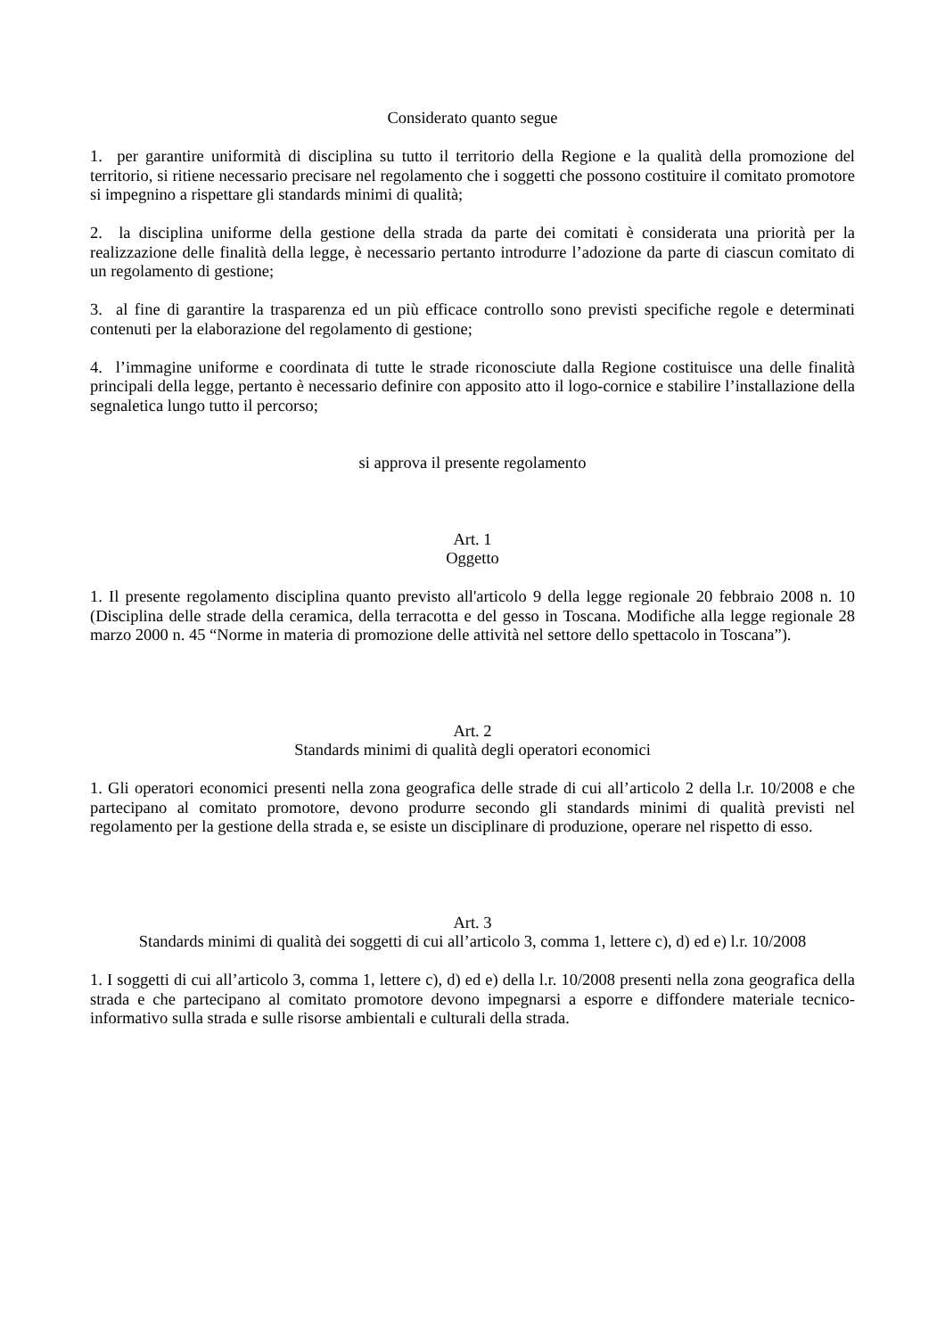Considerato quanto segue
1. per garantire uniformità di disciplina su tutto il territorio della Regione e la qualità della promozione del territorio, si ritiene necessario precisare nel regolamento che i soggetti che possono costituire il comitato promotore si impegnino a rispettare gli standards minimi di qualità;
2. la disciplina uniforme della gestione della strada da parte dei comitati è considerata una priorità per la realizzazione delle finalità della legge, è necessario pertanto introdurre l’adozione da parte di ciascun comitato di un regolamento di gestione;
3. al fine di garantire la trasparenza ed un più efficace controllo sono previsti specifiche regole e determinati contenuti per la elaborazione del regolamento di gestione;
4. l’immagine uniforme e coordinata di tutte le strade riconosciute dalla Regione costituisce una delle finalità principali della legge, pertanto è necessario definire con apposito atto il logo-cornice e stabilire l’installazione della segnaletica lungo tutto il percorso;
si approva il presente regolamento
Art. 1
Oggetto
1. Il presente regolamento disciplina quanto previsto all'articolo 9 della legge regionale 20 febbraio 2008 n. 10 (Disciplina delle strade della ceramica, della terracotta e del gesso in Toscana. Modifiche alla legge regionale 28 marzo 2000 n. 45 “Norme in materia di promozione delle attività nel settore dello spettacolo in Toscana”).
Art. 2
Standards minimi di qualità degli operatori economici
1. Gli operatori economici presenti nella zona geografica delle strade di cui all’articolo 2 della l.r. 10/2008 e che partecipano al comitato promotore, devono produrre secondo gli standards minimi di qualità previsti nel regolamento per la gestione della strada e, se esiste un disciplinare di produzione, operare nel rispetto di esso.
Art. 3
Standards minimi di qualità dei soggetti di cui all’articolo 3, comma 1, lettere c), d) ed e) l.r. 10/2008
1. I soggetti di cui all’articolo 3, comma 1, lettere c), d) ed e) della l.r. 10/2008 presenti nella zona geografica della strada e che partecipano al comitato promotore devono impegnarsi a esporre e diffondere materiale tecnico-informativo sulla strada e sulle risorse ambientali e culturali della strada.